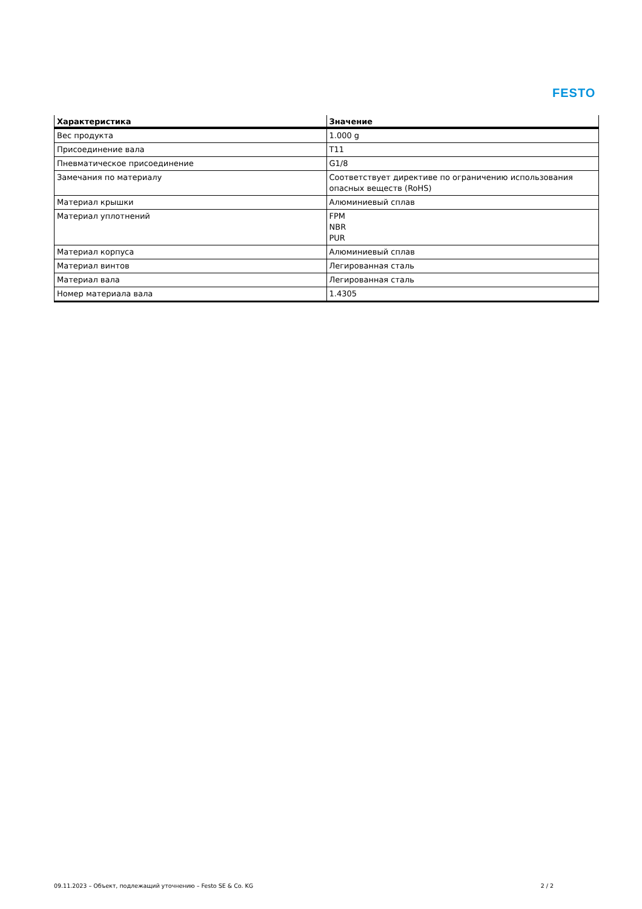FESTO
| Характеристика | Значение |
| --- | --- |
| Вес продукта | 1.000 g |
| Присоединение вала | T11 |
| Пневматическое присоединение | G1/8 |
| Замечания по материалу | Соответствует директиве по ограничению использования опасных веществ (RoHS) |
| Материал крышки | Алюминиевый сплав |
| Материал уплотнений | FPM NBR PUR |
| Материал корпуса | Алюминиевый сплав |
| Материал винтов | Легированная сталь |
| Материал вала | Легированная сталь |
| Номер материала вала | 1.4305 |
09.11.2023 – Объект, подлежащий уточнению – Festo SE & Co. KG 2 / 2